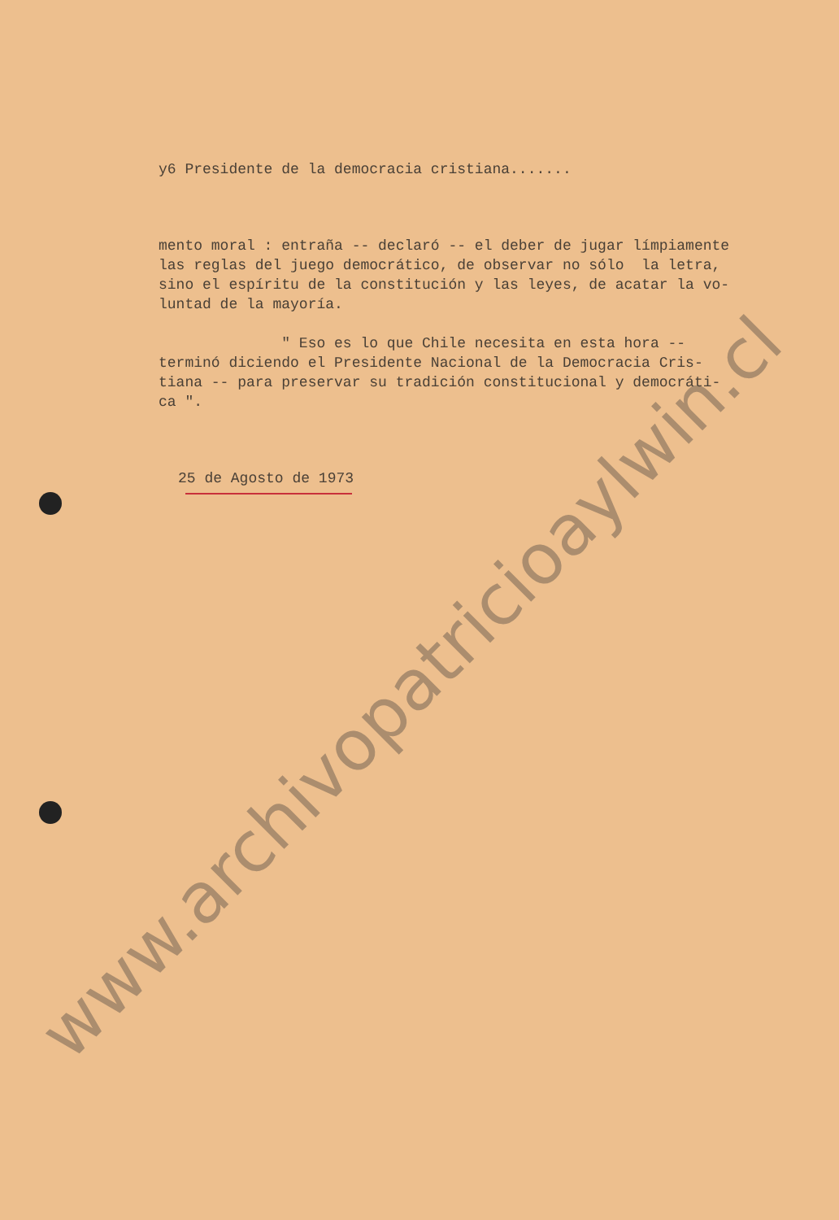y6 Presidente de la democracia cristiana.......
mento moral : entraña -- declaró -- el deber de jugar límpiamente las reglas del juego democrático, de observar no sólo la letra, sino el espíritu de la constitución y las leyes, de acatar la vo- luntad de la mayoría.
" Eso es lo que Chile necesita en esta hora -- terminó diciendo el Presidente Nacional de la Democracia Cris- tiana -- para preservar su tradición constitucional y democráti- ca ".
25 de Agosto de 1973
www.archivopatricioaylwin.cl